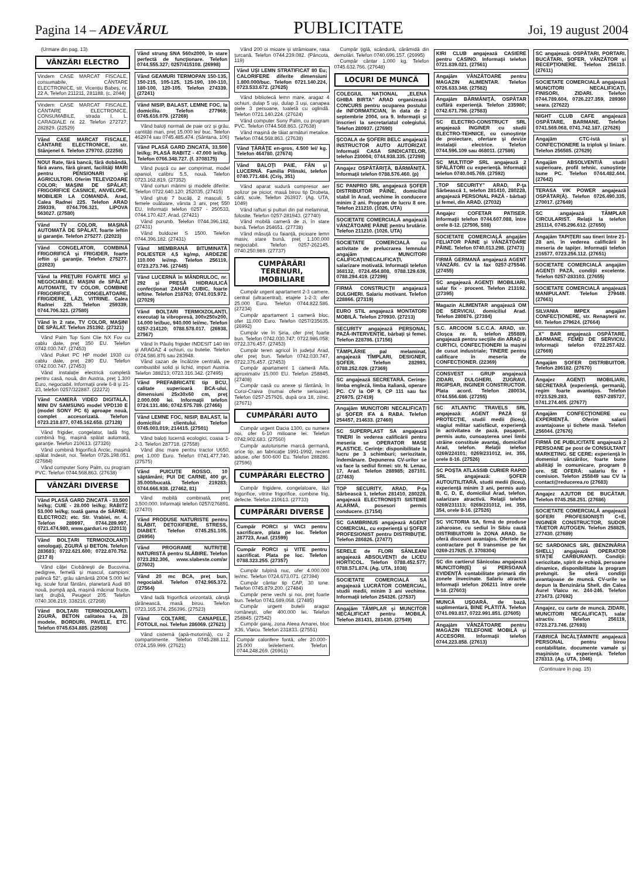Pagina 14 – ADEVĂRUL PUBLICITATE Joi, 19 august 2004
(Urmare din pag. 13)
VÂNZĂRI ELECTRO
Vindem CASE MARCAT FISCALE, consumabile, CÂNTARE ELECTRONICE, str. Vicenţiu Babeş, nr. 22 A. Telefon 211211, 281188. (c, 2044)
Vindem CASE MARCAT FISCALE, CÂNTARE ELECTRONICE, CONSUMABILE, strada I. L. CARAGIALE nr. 22. Telefon 272727; 282829. (22529)
Vând CASE MARCAT FISCALE, CÂNTARE ELECTRONICE, str. Stânjenel 6. Telefon 279702. (22258)
NOU! Rate, fără bancă, fără dobândă, fără avans, fără girant, facilităţi MARI pentru PENSIONARI şi AGRICULTORI. Oferim TELEVIZOARE COLOR; MAŞINI DE SPĂLAT; FRIGORIFICE CASNICE, ANVELOPE, MOBILIER LA COMANDĂ. Arad, Calea Radnei 225. Telefon ARAD 259339, 0744.706.321, LIPOVA 563027. (27580)
Vând TV COLOR, MAŞINĂ AUTOMATĂ DE SPĂLAT, foarte ieftin şi garanţie. Telefon 275277. (22023)
Vând CONGELATOR, COMBINĂ FRIGORIFICĂ şi FRIGIDER, foarte ieftin şi garanţie. Telefon 275277. (22023)
Vând la PREŢURI FOARTE MICI şi NEGOCIABILE: MAŞINI de SPĂLAT AUTOMATE, TV COLOR, COMBINE FRIGORIFICE, CONGELATOARE, FRIGIDERE, LĂZI, VITRINE. Calea Radnei 225. Telefon 259339; 0744.706.321. (27580)
Vând în 2 rate, TV COLOR, MAŞINI DE SPĂLAT. Telefon 251392. (27321)
Vând Palm Top Soni Clie NX Fov cu cablu date, preţ 350 EU. Telefon 0742.030.747. (27453)
Vând Poket PC HP model 1930 cu cablu date, preţ 280 EU. Telefon 0742.030.747. (27453)
Vând instalaţie electrică completă pentru casă, nouă, din Austria, preţ 1.300 Euro, negociabil. Informaţii orele 6-8 şi 21-23, telefon 0257/322887. (22272)
Vând CAMERĂ VIDEO DIGITALĂ, MINI DV SAMSUNG model VPD130 E (model SONY PC 6) aproape nouă, complet accesorizată. Telefon 0723.218.877, 0745.162.658. (27128)
Vând frigider, congelator, ladă frig, combină frig, maşină spălat automată, garanţie. Telefon 210613. (27326)
Vând combină frigorifică Arctic, maşină spălat Indesit, noi. Telefon 0726.198.051. (27684)
Vând computer Sony Palm, cu program PVC. Telefon 0744.568.863. (27638)
VÂNZĂRI DIVERSE
Vând PLASĂ GARD ZINCATĂ - 33.500 lei/kg; CUIE - 28.000 lei/kg; RABITZ 53.000 lei/kg; toată gama de SÂRME; ELECTROZI; etc. Str. Vrabiei, nr. 4. Telefon 289997, 0744.289.997, 0721.474.980, www.garduri.ro (22013)
Vând BOLŢARI TERMOIZOLANŢI omologaţi, ZGURĂ şi BETON. Telefon 283683; 0722.621.600; 0722.870.752. (217 8)
Vând căţei Ciobăneşti de Bucovina, pedigree, femelă şi mascul, campioni; palincă 52°, grâu sământă 2004 5.000 lei/ kg, scule forat fântâni, planetară Audi 80 nouă, pompă apă, maşină măcinat fructe, lanţ drujbă, Peugeot 205. Telefon 0740.308.219; 338216. (27268)
Vând BOLŢARI TERMOIZOLANŢI, ZGURĂ, BETON calitatea I-a, 28 modele, BORDURI, PAVELE, ETC. Telefon 0745.634.885. (22508)
Vând strung SNA 560x2000, în stare perfectă de funcţionare. Telefon 0744.555.327; 0257/415108. (26998)
Vând GEAMURI TERMOPAN 150-135, 150-215, 105-125, 125-190, 100-110, 180-100, 120-105. Telefon 274339. (27241)
Vând NISIP, BALAST, LEMNE FOC, la domiciliu. Telefon 277969; 0745.616.079. (27269)
Vând baloţi normali de paie orz şi grâu, cantităţi mari, preţ 15.000 lei/ buc. Telefon 462974 sau 0745.485.474. (Sântana, 106)
Vând PLASĂ GARD ZINCATĂ, 33.500 lei/kg; PLASĂ RABITZ - 47.000 lei/kg. Telefon 0766.348.727. (f. 3708175)
Vând puşcă cu aer comprimat, model spaniol, calibru 5,5, nouă. Telefon 0723.162.819. (27352)
Vând corturi mărimi şi modele diferite. Telefon 0722.640.120; 252035. (27415)
Vând ştruţi 7 bucăţi, 2 masculi, 5 femele ouătoare, vârsta 3 ani, preţ 550 EU. Informaţii telefon 0257 - 250533, 0744.170.427, Arad. (27421)
Vând porumb. Telefon 0744.396.182. (27431)
Vând buldozer S 1500. Telefon 0744.396.182. (27431)
Vând MEMBRANĂ BITUMINATĂ POLIESTER 4,5 kg/mp, ARDEZIE 110.000 lei/mp. Telefon 256119, 0723.273.746. (27445)
Vând LUCERNĂ în MÂNDRULOC, nr. 292 şi PRESĂ HIDRAULICĂ confecţionat ZAHĂR CUBIC, foarte ieftine. Telefon 218763; 0741.015.972. (27029)
Vând BOLŢARI TERMOIZOLANŢI, executaţi la vibropresă, 300x250x200, 14.000 lei/buc, 940.000 lei/mc. Telefon 0257-214120; 0788.578.017. (26938, 27567)
Vând în Păuliş frigider INDESIT 140 litri şi ARAGAZ 4 ochiuri, cu butelie. Telefon 0724.586.876 sau 283948.
Vând cazan de încălzire centrală, pe combustibil solid şi lichid, import Austria. Telefon 388213; 0723.316.342. (27495)
Vând PREFABRICATE tip BCU, calitate superioară BCA-ului, dimensiuni 25x30x60 cm, preţ 2.000.000 lei. Informaţii telefon 0724.131.486; 0742.575.789. (27466)
Vând LEMNE FOC, NISIP, BALAST, la domiciliul clientului. Telefon 0745.003.019; 214415. (27501)
Vând baloţi lucernă ecologici, coasa 1-2-3. Telefon 287718. (27558)
Vând disc mare pentru tractor U650, preţ 1.000 Euro. Telefon 0741.477.740. (27575)
Vând PUICUŢE ROSSO, 10 săptămâni; PUI DE CARNE, 400 gr, 35.000/bucată. Telefon 219283; 0744.666.938. (27462, 81)
Vând mobilă combinată, preţ 3.500.000. Informaţii telefon 0257/276891. (27470)
Vând PRODUSE NATURISTE pentru SLĂBIT, DETOXIFIERE, STRESS, DIABET. Telefon 0745.251.105. (26956)
Vând PROGRAME NUTRIŢIE NATURISTĂ pentru SLĂBIRE. Telefon 0723.282.306, www.slabeste.com/ar (27602)
Vând 20 mc BCA, preţ bun, negociabil. Telefon 0742.965.372. (27564)
Vând ladă frigorifică orizontală, căruţă ţărănească, masă birou. Telefon 0723.165.374, 256396. (27523)
Vând COLŢARE, CANAPELE, FOTOLII, noi. Telefon 286069. (27621)
Vând cisternă (apă-motorină), cu 2 compartimente. Telefon 0745.288.112, 0724.159.999. (27621)
Vând 200 oi mioare şi strămioare, rasa ţurcană. Telefon 0744.239.082. (Pâncota, 119)
Vând UŞI LEMN STRATIFICAT 80 Eu; CALORIFERE diferite dimensiuni 1.800.000/buc. Telefon 0721.140.224, 0723.533.672. (27625)
Vând bibliotecă lemn mare, aragaz 4 ochiuri, dulap 5 uşi, dulap 3 uşi, canapea piele 3 persoane, toaletă cu oglindă. Telefon 0721.140.224. (27624)
Vând computer Sony Palm, cu program PVC. Telefon 0744.568.863. (27638)
Vând maşină de tăiat armături metalice. Telefon 0744.568.863. (27638)
Vând ŢĂRÂŢE en-gros, 4.500 lei/ kg. Telefon 464780. (27674)
Vând BALOŢI PAIE, FÂN şi LUCERNĂ. Familia Pilinski, telefon 0740.771.484. (Criş, 351)
Vând aparat sudură compresor aer polizor pe picior, masă birou tip Drobeta, cărţi, scule. Telefon 263937. (Ag. UTA, 1049)
Vând rafturi şi pulturi din pal melaminat, folosite. Telefon 0257-281943. (27740)
Vând mobilă cameră de zi, în stare bună. Telefon 264651. (27738)
Vând măsuţă cu faianţă, picioare lemn masiv, stare bună, preţ 1.100.000 negociabil. Telefon 0257-262145, 0740.250.989. (27737)
CUMPĂRĂRI TERENURI, IMOBILIARE
Cumpăr urgent apartament 2-3 camere, central (ultracentral), etajele 1-2-3; ofer 25.000 Euro. Telefon 0744.822.586. (27234)
Cumpăr apartament 1 cameră bloc, ofer 11.000 Euro. Telefon 0257/235635. (26992)
Cumpăr vie în Şiria, ofer preţ foarte bun. Telefon 0742.030.747; 0722.986.058; 0722.376.457. (27453)
Cumpăr teren agricol în judeţul Arad, ofer preţ bun. Telefon 0742.030.747, 0722.376.457. (27453)
Cumpăr apartament 1 cameră Alfa, aproximativ 15.000 EU. Telefon 258845. (27408)
Cumpăr casă cu anexe şi fântână, în Coroi-Craiva (numai oferte serioase). Telefon 0257-257926, după ora 18, zilnic. (27671)
CUMPĂRĂRI AUTO
Cumpăr urgent Dacia 1300, cu numere noi, ofer 6-10 milioane lei. Telefon 0742.902.683. (27560)
Cumpăr autoturisme marcă germană, orice tip, an fabricaţie 1991-1992, recent aduse, ofer 500-600 Eu. Telefon 288286. (27596)
CUMPĂRĂRI ELECTRO
Cumpăr frigidere, congelatoare, lăzi frigorifice, vitrine frigorifice, combine frig, defecte. Telefon 210613. (27733)
CUMPĂRĂRI DIVERSE
Cumpăr PORCI şi VACI pentru sacrificare, plata pe loc. Telefon 287723, Arad. (21599)
Cumpăr PORCI şi VITE pentru sacrificat. Plata pe loc. Telefon 0788.323.255. (27357)
Cumpăr tulpină nuc, ofer 4.000.000 lei/mc. Telefon 0724.673.071. (27394)
Cumpăr cântar tip CAP, 30 tone. Telefon 0745.879.200. (27484)
Cumpăr pene vechi şi noi, preţ foarte bun. Telefon 0741.689.068. (27485)
Cumpăr urgent butelii aragaz româneşti, ofer 400.000 lei. Telefon 258845. (27542)
Cumpăr garaj, zona Aleea Amarei, bloc X36, Vlaicu. Telefon 231833. (27551)
Cumpăr calorifere fontă, ofer 20.000-25.000 lei/element. Telefon 0744.248.269. (26961)
Cumpăr ţiglă, scândură, cărămidă din demolări. Telefon 0740.696.157. (26995)
Cumpăr cântar 1.000 kg. Telefon 0745.632.766. (27648)
LOCURI DE MUNCĂ
COLEGIUL NAŢIONAL „ELENA GHIBA BIRTA” ARAD organizează CONCURS pentru ocuparea postului de INFORMATICIAN, în data de 2 septembrie 2004, ora 9. Informaţii şi înscrieri la secretariatul colegiului. Telefon 280937. (27690)
ŞCOALA de ŞOFERI BELC angajează INSTRUCTOR AUTO AUTORIZAT. Informaţii CASA SINDICATELOR, telefon 230004; 0744.938.335. (27298)
Angajez OSPĂTĂRIŢĂ, BĂRMĂNIŢĂ. Informaţii telefon 0788.576.460. (p)
SC PANPRO SRL angajează ŞOFER DISTRIBUITOR PÂINE, domiciliul stabil în Arad, vechime în conducere minim 2 ani. Program de lucru 8 ore. Telefon 211210. (1026, UTA)
SOCIETATE COMERCIALĂ angajează VÂNZĂTOARE PÂINE pentru brutărie. Telefon 211210. (1026, UTA)
SOCIETATE COMERCIALĂ cu activitate de prelucrarea lemnului angajăm MUNCITORI CALIFICAŢI/NECALIFICAŢI, salarizare motivată. Informaţii telefon 368132, 0724.454.808, 0788.129.639, 0788.294.419. (27299)
FIRMĂ CONSTRUCŢII angajează DULGHERI. Salariu motivant. Telefon 228866. (27319)
EURO STIL angajează MONTATORI MOBILĂ. Telefon 270930. (27213)
SECURITY angajează PERSONAL PAZĂ-INTERVENŢIE, bărbaţi şi femei. Telefon 228786. (17156)
TÂMPLĂRIE pal melaminat, angajează TÎMPLARI, DESIGNER, ŞOFER. Telefon 282993, 0788.252.029. (27369)
SC angajează SECRETARĂ. Cerinţe: limba engleză, limba italiană, operare PC. CV la OP 9, CP 111 sau fax 276975. (27419)
Angajăm MUNCITORI NECALIFICAŢI şi ŞOFER IFA & RABA. Telefon 254457, 214633. (27460)
SC SUPERPLAST SA angajează TINERI în vederea calificării pentru meseria se OPERATOR MASE PLASTICE. Cerinţe: disponibilitate la lucru pe 3 schimburi; seriozitate, îndemânare. Depunerea CV-urilor se va face la sediul firmei: str. N. Lenau, 17, Arad. Telefon 288985; 287101. (27463)
TOP SECURITY, ARAD, P-ţa Sârbească 1, telefon 281410, 280228, angajează ELECTRONIŞTI SISTEME ALARMĂ, posesori permis conducere. (17154)
SC GAMBRINUS angajează AGENT COMERCIAL, cu experienţă şi ŞOFER PROFESIONIST pentru DISTRIBUŢIE. Telefon 286826. (27477)
SERELE de FLORI SÂNLEANI angajează ABSOLVENŢI de LICEU HORTICOL. Telefon 0788.452.577; 0788.571.874. (Ag. UTA, 1038)
SOCIETATE COMERCIALĂ SA angajează LUCRĂTOR COMERCIAL, studii medii, minim 3 ani vechime. Informaţii telefon 254326. (27537)
Angajăm TÂMPLAR şi MUNCITOR NECALIFICAT pentru MOBILĂ. Telefon 281431, 281430. (27549)
KIRI CLUB angajează CASIERE pentru CASINO. Informaţii telefon 0721.839.021. (27561)
Angajăm VÂNZĂTOARE pentru MAGAZIN ALIMENTAR. Telefon 0726.633.348. (27582)
Angajăm BĂRMĂNIŢĂ, OSPĂTAR cu/fără experienţă. Telefon 235980; 0742.671.798. (27583)
SC ELECTRO-CONSTRUCT SRL angajează INGINER cu studii ELECTRO-TEHNICE, cu cunoştinţe de proiectare, ofertare şi devize instalaţii electrice. Telefon 0744.596.109 sau 468011. (27586)
SC MULTITOP SRL angajează 2 SPĂLĂTORI cu experienţă. Informaţii telefon 0740.045.769. (27592)
„TOP SECURITY” ARAD, P-ţa Sârbească 1, telefon 281410, 280228, angajează PERSONAL PAZĂ - bărbaţi şi femei, din ARAD. (27032)
Angajez COFETAR PATISER. Informaţii telefon 0744.607.088, între orele 8-12. (27506, 508)
SOCIETATE COMERCIALĂ angajăm FELIATOR PÂINE şi VÂNZĂTOARE PÂINE. Telefon 0740.013.298. (27473)
FIRMĂ GERMANĂ angajează AGENT VÂNZĂRI. CV la fax 0257-275546. (27455)
SC angajează AGENŢI IMOBILIARI, salar fix - procent. Telefon 213192. (27395)
Magazin ALIMENTAR angajează OM DE SERVICIU, domiciliul Arad. Telefon 280876. (27384)
S.C. ARCOOM S.C.C.A. ARAD, str. Cloşca nr. 8, telefon 255889, angajează pentru secţiile din ARAD şi CURTICI, CONFECŢIONERI la maşini de cusut industriale; TINERE pentru calificare în meseria de CONFECŢIONER. (22369)
CONSVEST - GRUP angajează ZIDARI, DULGHERI, ZUGRAVI, RIGIPSAR, INGINER CONSTRUCTOR. Plata acord. Telefon 280034, 0744.556.686. (27255)
SC ATLANTIC TRAVELS SRL angajează: AGENT PAZĂ ŞI PROTECŢIE, studii medii (liceu), stagiul militar satisfăcut, experienţă în activitatea de pază, paşaport, permis auto, cunoaşterea unei limbi străine constituie avantaj, domiciliul Arad, telefon. Relaţii telefon 0269/224101; 0269/231012, int. 355, orele 8-16. (27526)
SC POŞTA ATLASSIB CURIER RAPID SRL angajează: ŞOFER AUTOUTILITARĂ, studii medii (liceu), experienţă minim 3 ani, permis auto B, C, D, E, domiciliul Arad, telefon, salarizare atractivă. Relaţii telefon 0269/231113; 0269/231012, int. 355, 354, orele 8-16. (27526)
SC VICTORIA SA, firmă de produse zaharoase, cu sediul în Sibiu caută DISTRIBUITORI în ZONA ARAD. Se oferă discount avantajos. Ofertele de contractare pot fi transmise pe fax 0269-217925. (f. 3708304)
SC din cartierul Sânicolau angajează MUNCITORI(E) şi PERSOANĂ EVIDENŢĂ contabilitate primară din zonele învecinate. Salariu atractiv. Informaţii telefon 206211 între orele 9-18. (27603)
MUNCĂ UŞOARĂ, de bază, suplimentară, BINE PLĂTITĂ. Telefon 0741.093.817, 0722.991.851. (27605)
Angajăm VÂNZĂTOARE pentru MAGAZIN TELEFONIE MOBILĂ şi ACCESORII. Informaţii telefon 0744.223.858. (27613)
SC angajează: OSPĂTARI, PORTARI, BUCĂTARI, ŞOFER, VÂNZĂTOR şi RECEPŢIONERE. Telefon 256110. (27611)
SOCIETATE COMERCIALĂ angajează MUNCITORI NECALIFICAŢI, FINISORI, ZIDARI. Telefon 0744.789.604, 0726.227.359, 289360 seara. (27622)
NIGHT CLUB CAFE angajează OSPĂTARE, BARMANE. Telefon 0741.569.068, 0741.742.187. (27626)
Angajăm CTC-istă şi CONFECŢIONERE la triplok şi liniare. Telefon 256585. (27629)
Angajăm ABSOLVENT/Ă studii superioare, profil tehnic, cunoştinţe bune PC. Telefon 0744.482.444. (27642)
TERASA VIK POWER angajează OSPĂTAR(Ă). Telefon 0726.490.335, 270017. (27649)
SC angajează TÂMPLAR CIRCULARIST. Relaţii la telefon 251114, 0745.296.612. (27650)
Angajăm TAPIŢERI sau tineri între 21-28 ani, în vederea calificării în meseria de tapiţer. Informaţii telefon 216577, 0723.256.112. (27651)
SOCIETATE COMERCIALĂ angajăm AGENŢI PAZĂ, condiţii excelente. Telefon 0257-283103. (27655)
SOCIETATE COMERCIALĂ angajează MANIPULANT. Telefon 279449. (27661)
SILVANIA IMPEX angajăm CONFECŢIONERE, str. Renaşterii nr. 60. Telefon 279624. (27664)
„X” BAR angajează OSPĂTARE, BARMANE, FEMEI DE SERVICIU. Informaţii telefon 0722.257.422. (27669)
Angajăm ŞOFER DISTRIBUITOR. Telefon 286182. (27670)
Angajez AGENŢI IMOBILIARI, SECRETARĂ (experienţă, germană), regim foarte avantajos. Telefon 0723.529.283, 0257-285727, 0741.274.405. (27677)
Angajăm CONFECŢIONERE cu EXPERIENŢĂ. Oferim salarii avantajoase şi tichete masă. Telefon 256044. (27676)
FIRMĂ DE PUBLICITATE angajează 2 PERSOANE pe post de CONSULTANT MARKETING. SE CERE: experienţă în domeniul vânzărilor, foarte bune abilităţi în comunicare, program 8 ore. SE OFERĂ: salariu fix + comision. Telefon 255849 sau CV la contact@reducerea.ro (27683)
Angajez AJUTOR DE BUCĂTAR. Telefon 0745.258.251. (27686)
SOCIETATE COMERCIALĂ angajează ŞOFERI PROFESIONIŞTI C+E, INGINER CONSTRUCTOR, SUDOR TĂIETOR AUTOGEN. Telefon 258825, 277430. (27689)
SC SARDONICS SRL (BENZINĂRIA SHELL) angajează OPERATOR STAŢIE CARBURANŢI. Condiţii: seriozitate, spirit de echipă, persoane dinamice, disponibilitate la program prelungit. Se oferă condiţii avantajoase de muncă. CV-urile se depun la Benzinăria Shell, din Calea Aurel Vlaicu nr. 244-246. Telefon 273473. (27692)
Angajez, cu carte de muncă, ZIDARI, MUNCITORI NECALIFICAŢI, salar atractiv. Telefon 256119, 0723.273.746. (27693)
FABRICĂ ÎNCĂLŢĂMINTE angajează PERSONAL pentru birou contabilitate, documente vamale şi maşiniste cu experienţă. Telefon 278313. (Ag. UTA, 1046)
(Continuare în pag. 15)